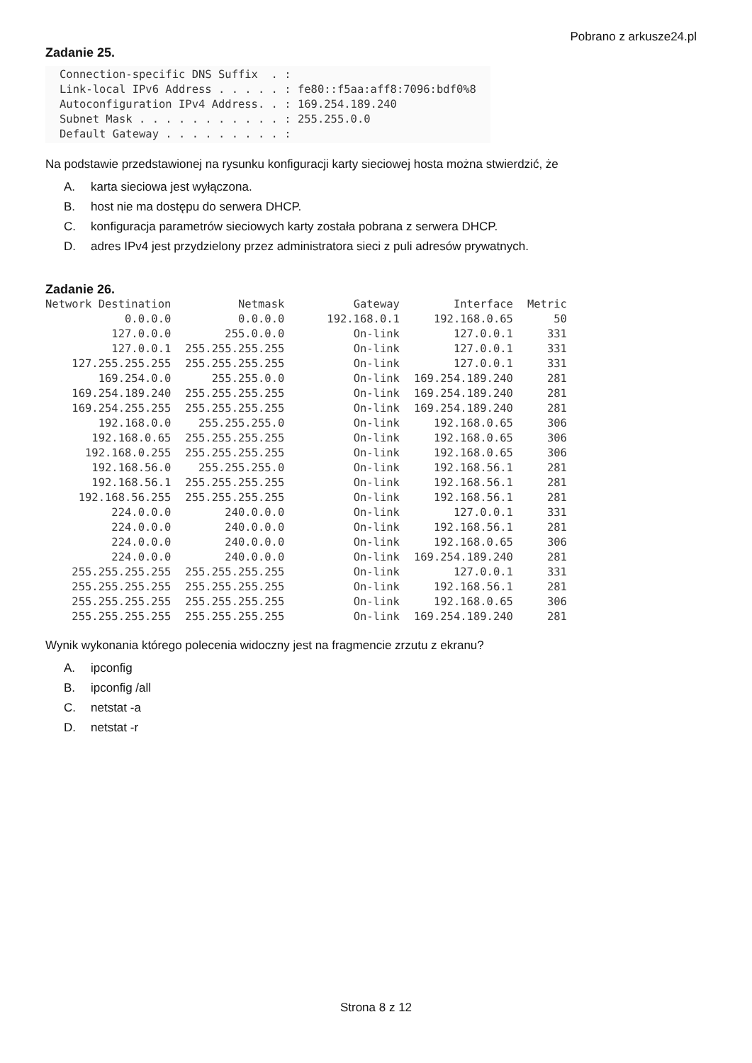Pobrano z arkusze24.pl
Zadanie 25.
Connection-specific DNS Suffix  . :
Link-local IPv6 Address . . . . . : fe80::f5aa:aff8:7096:bdf0%8
Autoconfiguration IPv4 Address. . : 169.254.189.240
Subnet Mask . . . . . . . . . . . : 255.255.0.0
Default Gateway . . . . . . . . . :
Na podstawie przedstawionej na rysunku konfiguracji karty sieciowej hosta można stwierdzić, że
A. karta sieciowa jest wyłączona.
B. host nie ma dostępu do serwera DHCP.
C. konfiguracja parametrów sieciowych karty została pobrana z serwera DHCP.
D. adres IPv4 jest przydzielony przez administratora sieci z puli adresów prywatnych.
Zadanie 26.
| Network Destination | Netmask | Gateway | Interface | Metric |
| --- | --- | --- | --- | --- |
| 0.0.0.0 | 0.0.0.0 | 192.168.0.1 | 192.168.0.65 | 50 |
| 127.0.0.0 | 255.0.0.0 | On-link | 127.0.0.1 | 331 |
| 127.0.0.1 | 255.255.255.255 | On-link | 127.0.0.1 | 331 |
| 127.255.255.255 | 255.255.255.255 | On-link | 127.0.0.1 | 331 |
| 169.254.0.0 | 255.255.0.0 | On-link | 169.254.189.240 | 281 |
| 169.254.189.240 | 255.255.255.255 | On-link | 169.254.189.240 | 281 |
| 169.254.255.255 | 255.255.255.255 | On-link | 169.254.189.240 | 281 |
| 192.168.0.0 | 255.255.255.0 | On-link | 192.168.0.65 | 306 |
| 192.168.0.65 | 255.255.255.255 | On-link | 192.168.0.65 | 306 |
| 192.168.0.255 | 255.255.255.255 | On-link | 192.168.0.65 | 306 |
| 192.168.56.0 | 255.255.255.0 | On-link | 192.168.56.1 | 281 |
| 192.168.56.1 | 255.255.255.255 | On-link | 192.168.56.1 | 281 |
| 192.168.56.255 | 255.255.255.255 | On-link | 192.168.56.1 | 281 |
| 224.0.0.0 | 240.0.0.0 | On-link | 127.0.0.1 | 331 |
| 224.0.0.0 | 240.0.0.0 | On-link | 192.168.56.1 | 281 |
| 224.0.0.0 | 240.0.0.0 | On-link | 192.168.0.65 | 306 |
| 224.0.0.0 | 240.0.0.0 | On-link | 169.254.189.240 | 281 |
| 255.255.255.255 | 255.255.255.255 | On-link | 127.0.0.1 | 331 |
| 255.255.255.255 | 255.255.255.255 | On-link | 192.168.56.1 | 281 |
| 255.255.255.255 | 255.255.255.255 | On-link | 192.168.0.65 | 306 |
| 255.255.255.255 | 255.255.255.255 | On-link | 169.254.189.240 | 281 |
Wynik wykonania którego polecenia widoczny jest na fragmencie zrzutu z ekranu?
A. ipconfig
B. ipconfig /all
C. netstat -a
D. netstat -r
Strona 8 z 12